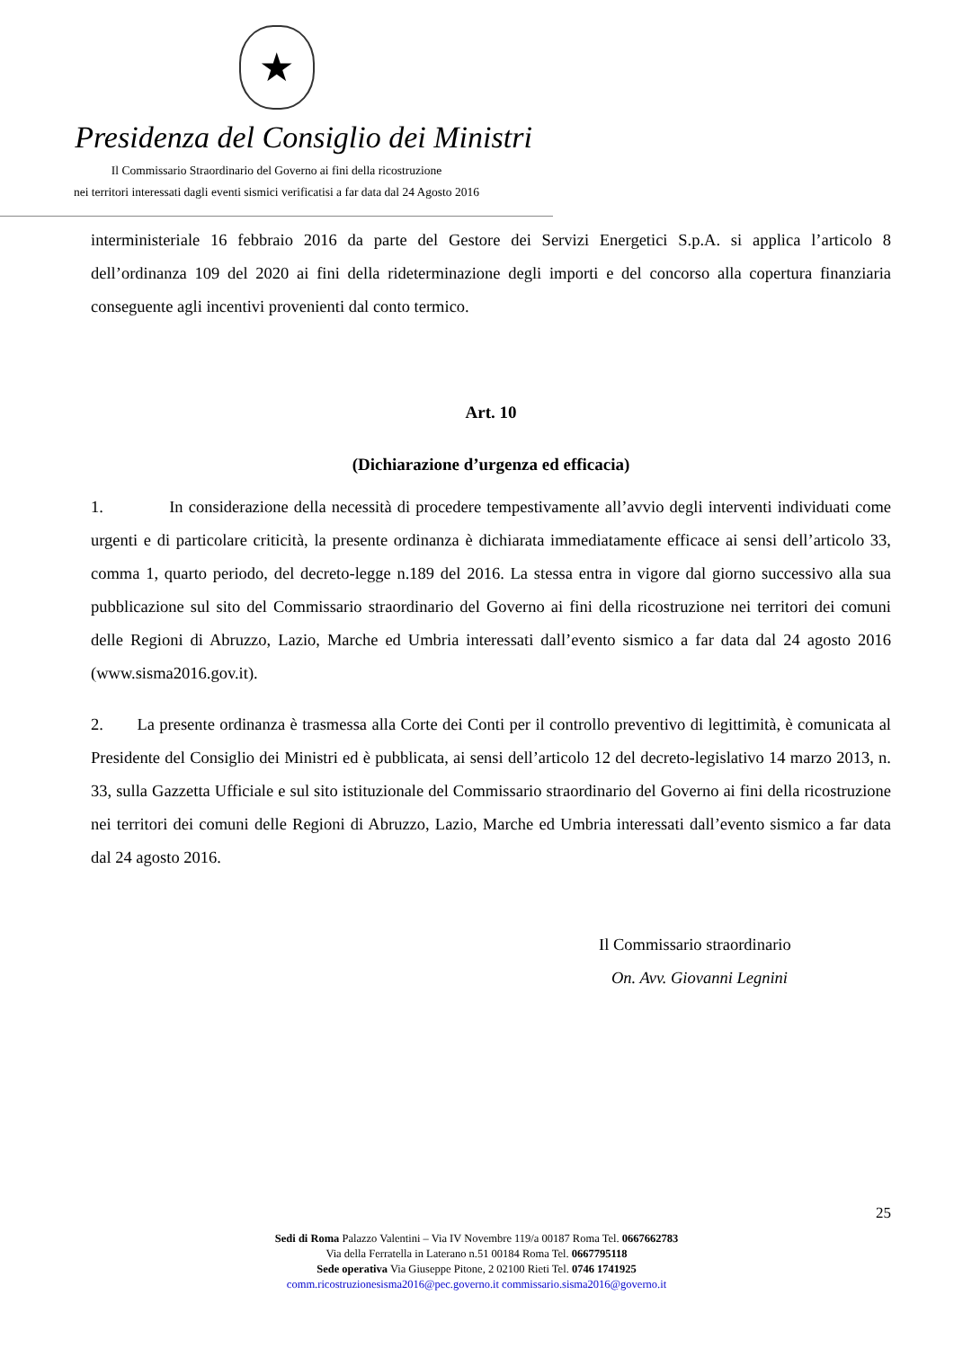★
Presidenza del Consiglio dei Ministri
Il Commissario Straordinario del Governo ai fini della ricostruzione
nei territori interessati dagli eventi sismici verificatisi a far data dal 24 Agosto 2016
interministeriale 16 febbraio 2016 da parte del Gestore dei Servizi Energetici S.p.A. si applica l’articolo 8 dell’ordinanza 109 del 2020 ai fini della rideterminazione degli importi e del concorso alla copertura finanziaria conseguente agli incentivi provenienti dal conto termico.
Art. 10
(Dichiarazione d’urgenza ed efficacia)
1. In considerazione della necessità di procedere tempestivamente all’avvio degli interventi individuati come urgenti e di particolare criticità, la presente ordinanza è dichiarata immediatamente efficace ai sensi dell’articolo 33, comma 1, quarto periodo, del decreto-legge n.189 del 2016. La stessa entra in vigore dal giorno successivo alla sua pubblicazione sul sito del Commissario straordinario del Governo ai fini della ricostruzione nei territori dei comuni delle Regioni di Abruzzo, Lazio, Marche ed Umbria interessati dall’evento sismico a far data dal 24 agosto 2016 (www.sisma2016.gov.it).
2. La presente ordinanza è trasmessa alla Corte dei Conti per il controllo preventivo di legittimità, è comunicata al Presidente del Consiglio dei Ministri ed è pubblicata, ai sensi dell’articolo 12 del decreto-legislativo 14 marzo 2013, n. 33, sulla Gazzetta Ufficiale e sul sito istituzionale del Commissario straordinario del Governo ai fini della ricostruzione nei territori dei comuni delle Regioni di Abruzzo, Lazio, Marche ed Umbria interessati dall’evento sismico a far data dal 24 agosto 2016.
Il Commissario straordinario
On. Avv. Giovanni Legnini
25
Sedi di Roma Palazzo Valentini – Via IV Novembre 119/a 00187 Roma Tel. 0667662783
Via della Ferratella in Laterano n.51 00184 Roma Tel. 0667795118
Sede operativa Via Giuseppe Pitone, 2 02100 Rieti Tel. 0746 1741925
comm.ricostruzionesisma2016@pec.governo.it commissario.sisma2016@governo.it